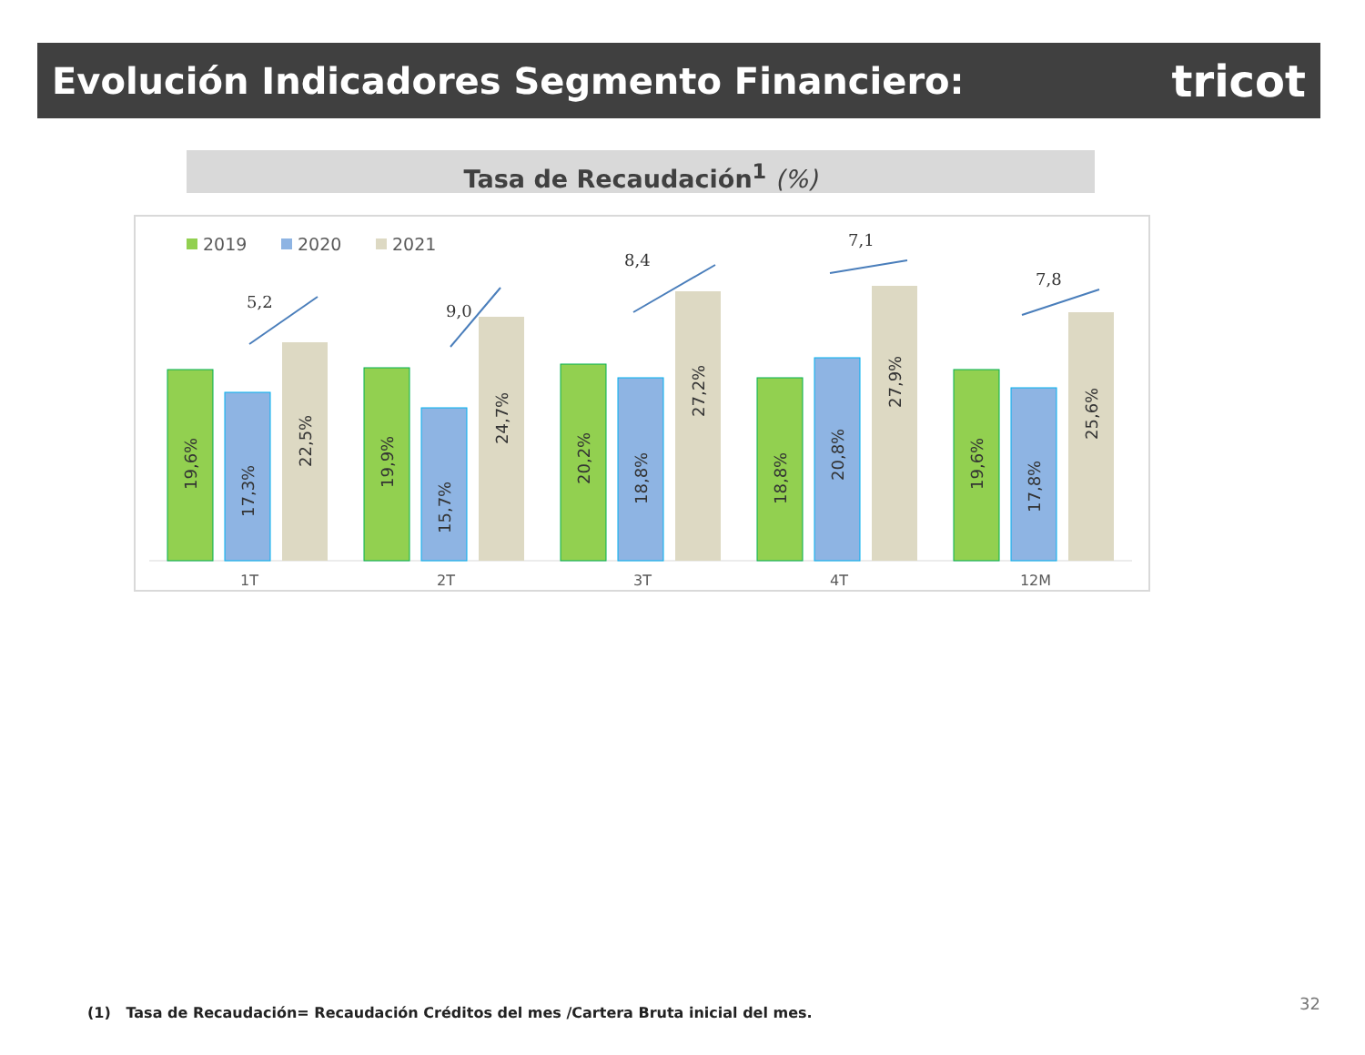Evolución Indicadores Segmento Financiero:
tricot
Tasa de Recaudación<sup>1</sup> (%)
2019
2020
2021
19,6%
17,3%
22,5%
5,2
19,9%
15,7%
24,7%
9,0
20,2%
18,8%
27,2%
8,4
18,8%
20,8%
27,9%
7,1
19,6%
17,8%
25,6%
7,8
1T
2T
3T
4T
12M
(1) Tasa de Recaudación= Recaudación Créditos del mes /Cartera Bruta inicial del mes.
32